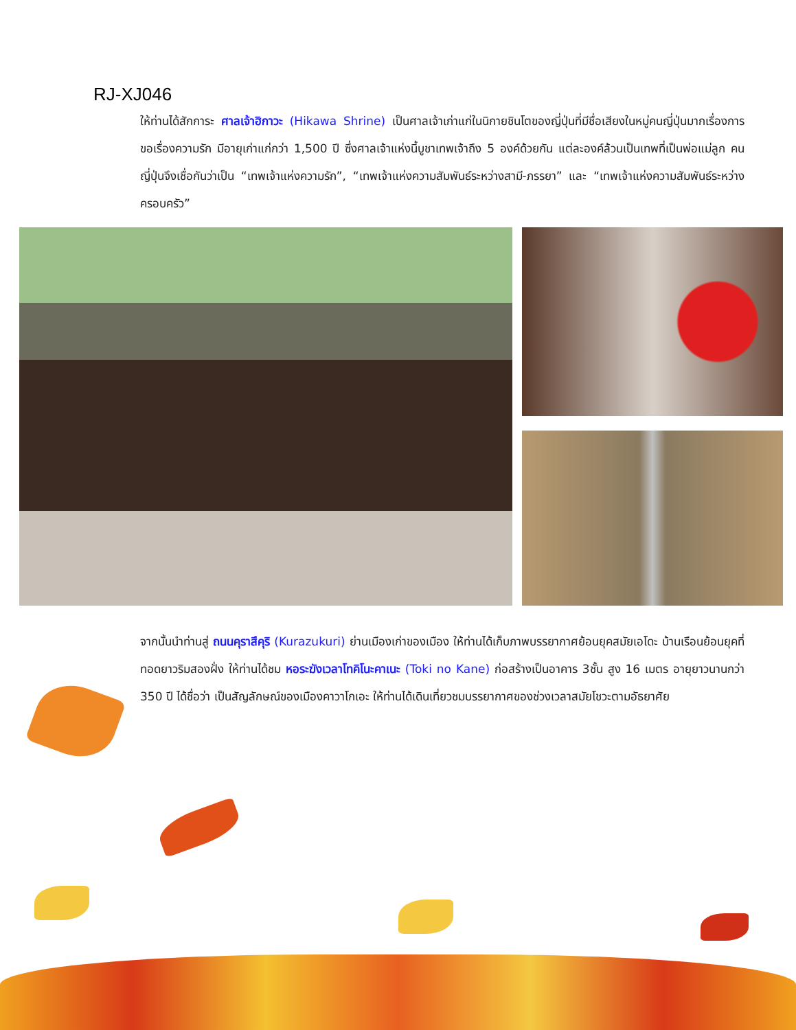RJ-XJ046
ให้ท่านได้สักการะ ศาลเจ้าฮิกาวะ (Hikawa Shrine) เป็นศาลเจ้าเก่าแก่ในนิกายชินโตของญี่ปุ่นที่มีชื่อเสียงในหมู่คนญี่ปุ่นมากเรื่องการขอเรื่องความรัก มีอายุเก่าแก่กว่า 1,500 ปี ซึ่งศาลเจ้าแห่งนี้บูชาเทพเจ้าถึง 5 องค์ด้วยกัน แต่ละองค์ล้วนเป็นเทพที่เป็นพ่อแม่ลูก คนญี่ปุ่นจึงเชื่อกันว่าเป็น “เทพเจ้าแห่งความรัก”, “เทพเจ้าแห่งความสัมพันธ์ระหว่างสามี-ภรรยา” และ “เทพเจ้าแห่งความสัมพันธ์ระหว่างครอบครัว”
จากนั้นนำท่านสู่ ถนนคุราสึคุริ (Kurazukuri) ย่านเมืองเก่าของเมือง ให้ท่านได้เก็บภาพบรรยากาศย้อนยุคสมัยเอโดะ บ้านเรือนย้อนยุคที่ทอดยาวริมสองฝั่ง ให้ท่านได้ชม หอระฆังเวลาโทคิโนะคาเนะ (Toki no Kane) ก่อสร้างเป็นอาคาร 3ชั้น สูง 16 เมตร อายุยาวนานกว่า 350 ปี ได้ชื่อว่า เป็นสัญลักษณ์ของเมืองคาวาโกเอะ ให้ท่านได้เดินเที่ยวชมบรรยากาศของช่วงเวลาสมัยโชวะตามอัธยาศัย